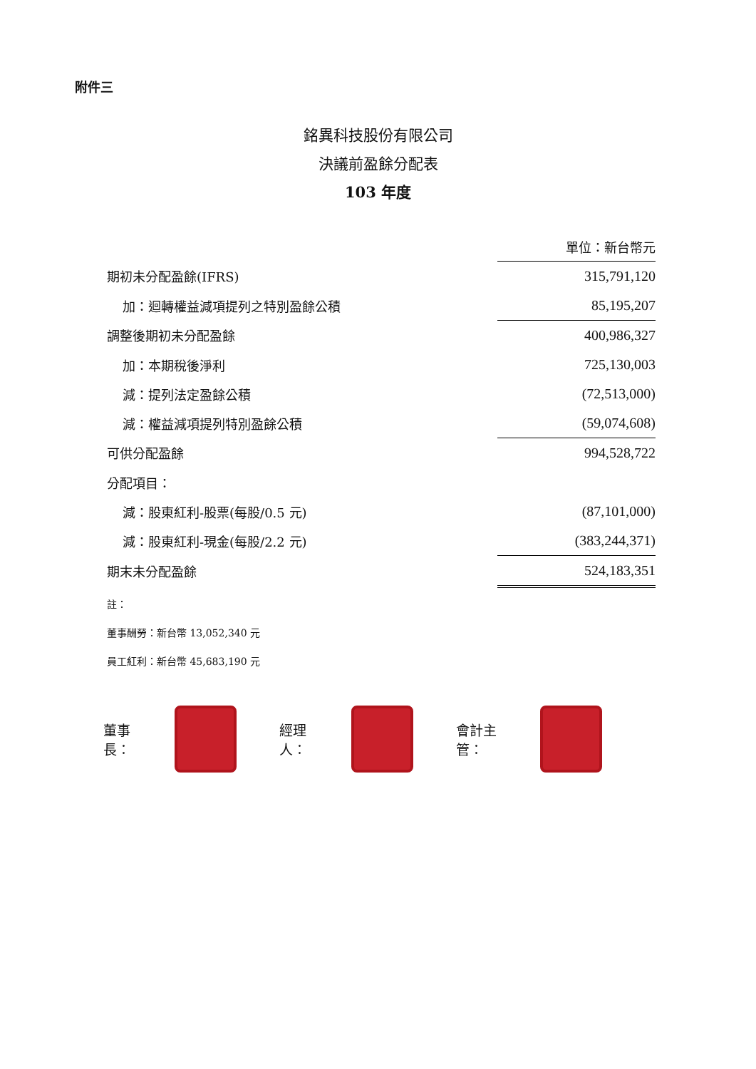附件三
銘異科技股份有限公司
決議前盈餘分配表
103 年度
| | 單位：新台幣元 |
| 期初未分配盈餘(IFRS) | 315,791,120 |
| 加：迴轉權益減項提列之特別盈餘公積 | 85,195,207 |
| 調整後期初未分配盈餘 | 400,986,327 |
| 加：本期稅後淨利 | 725,130,003 |
| 減：提列法定盈餘公積 | (72,513,000) |
| 減：權益減項提列特別盈餘公積 | (59,074,608) |
| 可供分配盈餘 | 994,528,722 |
| 分配項目： | |
| 減：股東紅利-股票(每股/0.5 元) | (87,101,000) |
| 減：股東紅利-現金(每股/2.2 元) | (383,244,371) |
| 期末未分配盈餘 | 524,183,351 |
註：
董事酬勞：新台幣 13,052,340 元
員工紅利：新台幣 45,683,190 元
董事長： 經理人： 會計主管：